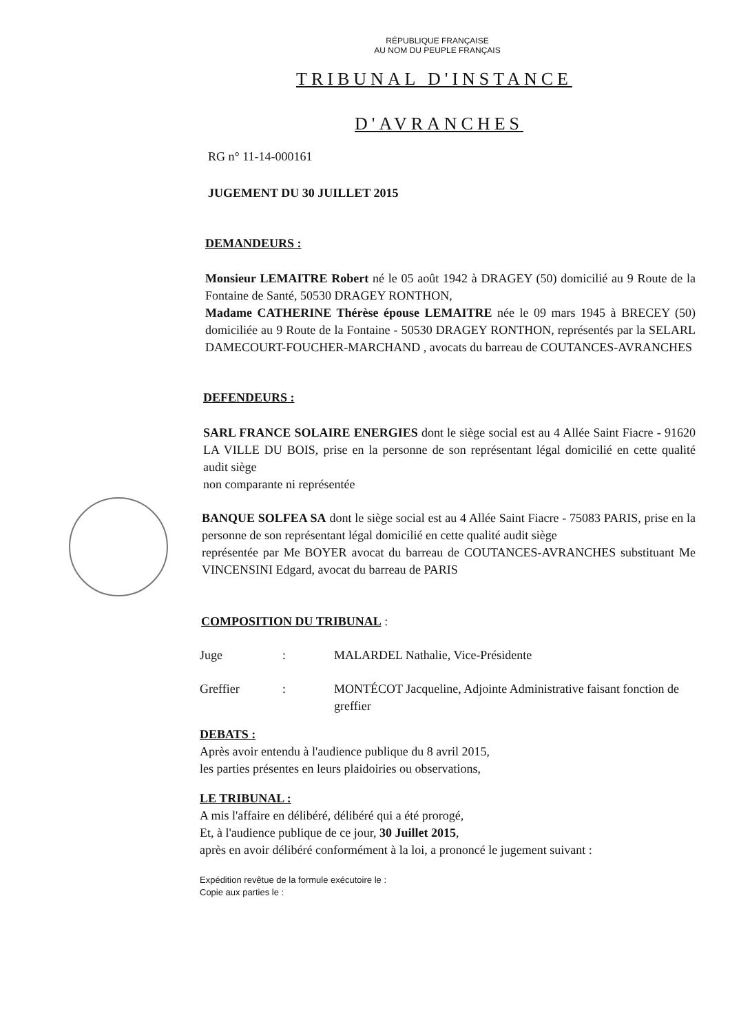RÉPUBLIQUE FRANÇAISE
AU NOM DU PEUPLE FRANÇAIS
TRIBUNAL D'INSTANCE
D'AVRANCHES
RG n° 11-14-000161
JUGEMENT DU 30 JUILLET 2015
DEMANDEURS :
Monsieur LEMAITRE Robert né le 05 août 1942 à DRAGEY (50) domicilié au 9 Route de la Fontaine de Santé, 50530 DRAGEY RONTHON,
Madame CATHERINE Thérèse épouse LEMAITRE née le 09 mars 1945 à BRECEY (50) domiciliée au 9 Route de la Fontaine - 50530 DRAGEY RONTHON, représentés par la SELARL DAMECOURT-FOUCHER-MARCHAND , avocats du barreau de COUTANCES-AVRANCHES
DEFENDEURS :
SARL FRANCE SOLAIRE ENERGIES dont le siège social est au 4 Allée Saint Fiacre - 91620 LA VILLE DU BOIS, prise en la personne de son représentant légal domicilié en cette qualité audit siège
non comparante ni représentée
BANQUE SOLFEA SA dont le siège social est au 4 Allée Saint Fiacre - 75083 PARIS, prise en la personne de son représentant légal domicilié en cette qualité audit siège
représentée par Me BOYER avocat du barreau de COUTANCES-AVRANCHES substituant Me VINCENSINI Edgard, avocat du barreau de PARIS
COMPOSITION DU TRIBUNAL :
Juge : MALARDEL Nathalie, Vice-Présidente
Greffier : MONTÉCOT Jacqueline, Adjointe Administrative faisant fonction de greffier
DEBATS :
Après avoir entendu à l'audience publique du 8 avril 2015,
les parties présentes en leurs plaidoiries ou observations,
LE TRIBUNAL :
A mis l'affaire en délibéré, délibéré qui a été prorogé,
Et, à l'audience publique de ce jour, 30 Juillet 2015,
après en avoir délibéré conformément à la loi, a prononcé le jugement suivant :
Expédition revêtue de la formule exécutoire le :
Copie aux parties le :